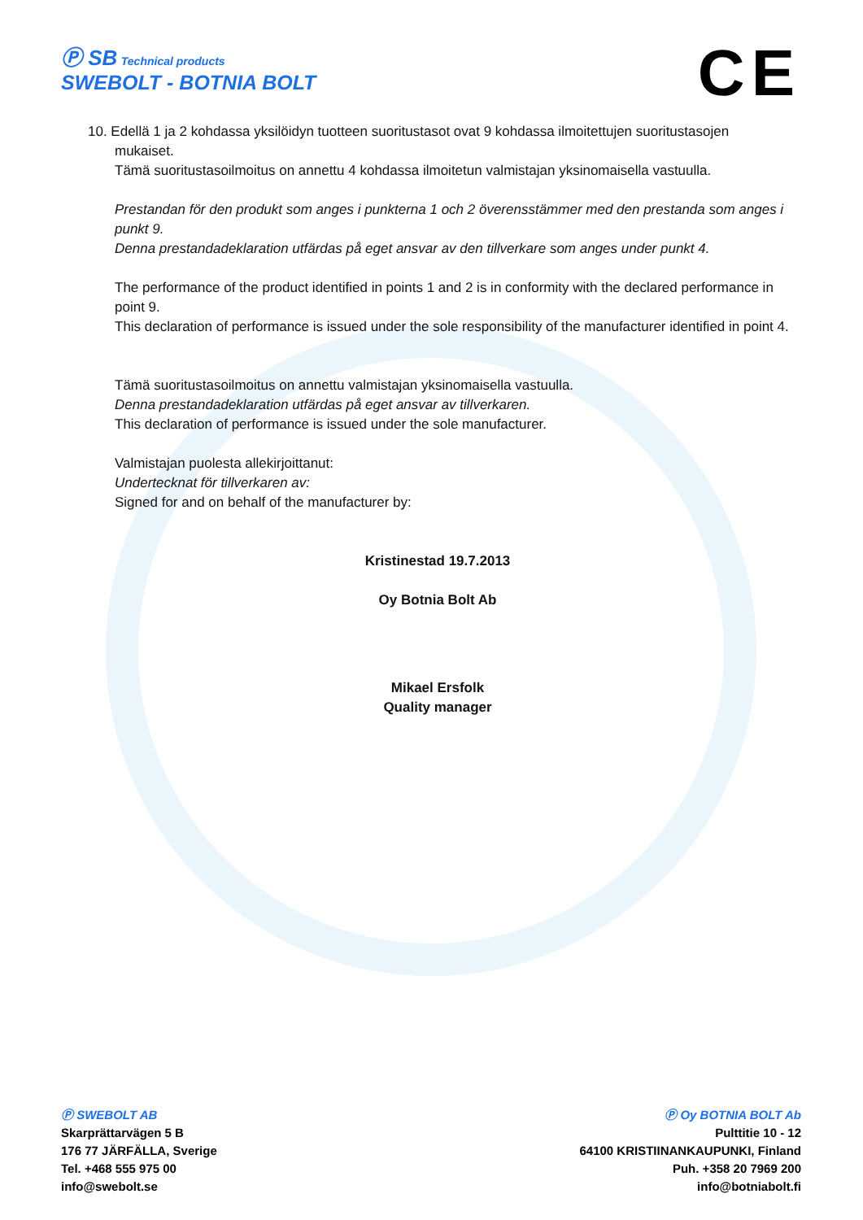Ⓟ SB Technical products
SWEBOLT - BOTNIA BOLT
CE
10. Edellä 1 ja 2 kohdassa yksilöidyn tuotteen suoritustasot ovat 9 kohdassa ilmoitettujen suoritustasojen
mukaiset.
Tämä suoritustasoilmoitus on annettu 4 kohdassa ilmoitetun valmistajan yksinomaisella vastuulla.
Prestandan för den produkt som anges i punkterna 1 och 2 överensstämmer med den prestanda som anges i punkt 9.
Denna prestandadeklaration utfärdas på eget ansvar av den tillverkare som anges under punkt 4.
The performance of the product identified in points 1 and 2 is in conformity with the declared performance in point 9.
This declaration of performance is issued under the sole responsibility of the manufacturer identified in point 4.
Tämä suoritustasoilmoitus on annettu valmistajan yksinomaisella vastuulla.
Denna prestandadeklaration utfärdas på eget ansvar av tillverkaren.
This declaration of performance is issued under the sole manufacturer.
Valmistajan puolesta allekirjoittanut:
Undertecknat för tillverkaren av:
Signed for and on behalf of the manufacturer by:
Kristinestad 19.7.2013
Oy Botnia Bolt Ab
Mikael Ersfolk
Quality manager
Ⓟ SWEBOLT AB
Skarprättarvägen 5 B
176 77 JÄRFÄLLA, Sverige
Tel. +468 555 975 00
info@swebolt.se
Ⓟ Oy BOTNIA BOLT Ab
Pulttitie 10 - 12
64100 KRISTIINANKAUPUNKI, Finland
Puh. +358 20 7969 200
info@botniabolt.fi